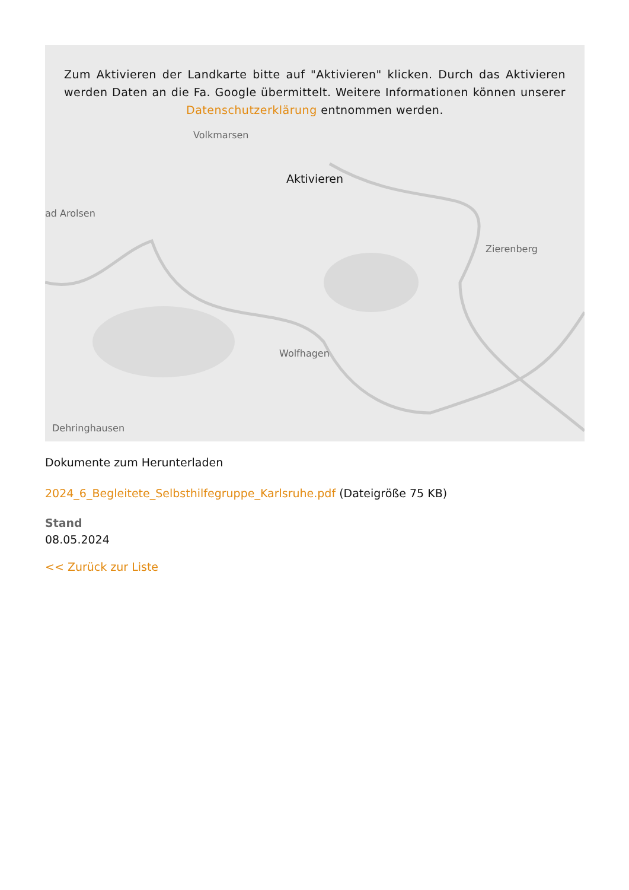Volkmarsen
ad Arolsen
Zierenberg
Wolfhagen
Dehringhausen
Zum Aktivieren der Landkarte bitte auf "Aktivieren" klicken. Durch das Aktivieren werden Daten an die Fa. Google übermittelt. Weitere Informationen können unserer Datenschutzerklärung entnommen werden.
Aktivieren
Dokumente zum Herunterladen
2024_6_Begleitete_Selbsthilfegruppe_Karlsruhe.pdf (Dateigröße 75 KB)
Stand
08.05.2024
<< Zurück zur Liste